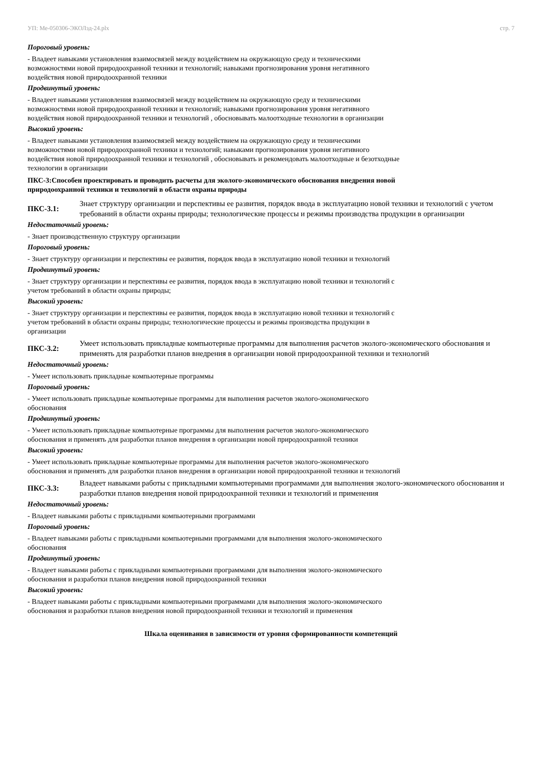УП: Ме-050306-ЭКОЛзд-24.plx стр. 7
Пороговый уровень:
- Владеет навыками установления взаимосвязей между воздействием на окружающую среду и техническими
возможностями новой природоохранной техники и технологий; навыками прогнозирования уровня негативного
воздействия новой природоохранной техники
Продвинутый уровень:
- Владеет навыками установления взаимосвязей между воздействием на окружающую среду и техническими
возможностями новой природоохранной техники и технологий; навыками прогнозирования уровня негативного
воздействия новой природоохранной техники и технологий , обосновывать малоотходные технологии в организации
Высокий уровень:
- Владеет навыками установления взаимосвязей между воздействием на окружающую среду и техническими
возможностями новой природоохранной техники и технологий; навыками прогнозирования уровня негативного
воздействия новой природоохранной техники и технологий , обосновывать и рекомендовать малоотходные и безотходные
технологии в организации
ПКС-3:Способен проектировать и проводить расчеты для эколого-экономического обоснования внедрения новой
природоохранной техники и технологий в области охраны природы
ПКС-3.1: Знает структуру организации и перспективы ее развития, порядок ввода в эксплуатацию новой техники и технологий с учетом требований в области охраны природы; технологические процессы и режимы производства продукции в организации
Недостаточный уровень:
- Знает производственную структуру организации
Пороговый уровень:
- Знает структуру организации и перспективы ее развития, порядок ввода в эксплуатацию новой техники и технологий
Продвинутый уровень:
- Знает структуру организации и перспективы ее развития, порядок ввода в эксплуатацию новой техники и технологий с
учетом требований в области охраны природы;
Высокий уровень:
- Знает структуру организации и перспективы ее развития, порядок ввода в эксплуатацию новой техники и технологий с
учетом требований в области охраны природы; технологические процессы и режимы производства продукции в
организации
ПКС-3.2: Умеет использовать прикладные компьютерные программы для выполнения расчетов эколого-экономического обоснования и применять для разработки планов внедрения в организации новой природоохранной техники и технологий
Недостаточный уровень:
- Умеет использовать прикладные компьютерные программы
Пороговый уровень:
- Умеет использовать прикладные компьютерные программы для выполнения расчетов эколого-экономического
обоснования
Продвинутый уровень:
- Умеет использовать прикладные компьютерные программы для выполнения расчетов эколого-экономического
обоснования и применять для разработки планов внедрения в организации новой природоохранной техники
Высокий уровень:
- Умеет использовать прикладные компьютерные программы для выполнения расчетов эколого-экономического
обоснования и применять для разработки планов внедрения в организации новой природоохранной техники и технологий
ПКС-3.3: Владеет навыками работы с прикладными компьютерными программами для выполнения эколого-экономического обоснования и разработки планов внедрения новой природоохранной техники и технологий и применения
Недостаточный уровень:
- Владеет навыками работы с прикладными компьютерными программами
Пороговый уровень:
- Владеет навыками работы с прикладными компьютерными программами для выполнения эколого-экономического
обоснования
Продвинутый уровень:
- Владеет навыками работы с прикладными компьютерными программами для выполнения эколого-экономического
обоснования и разработки планов внедрения новой природоохранной техники
Высокий уровень:
- Владеет навыками работы с прикладными компьютерными программами для выполнения эколого-экономического
обоснования и разработки планов внедрения новой природоохранной техники и технологий и применения
Шкала оценивания в зависимости от уровня сформированности компетенций